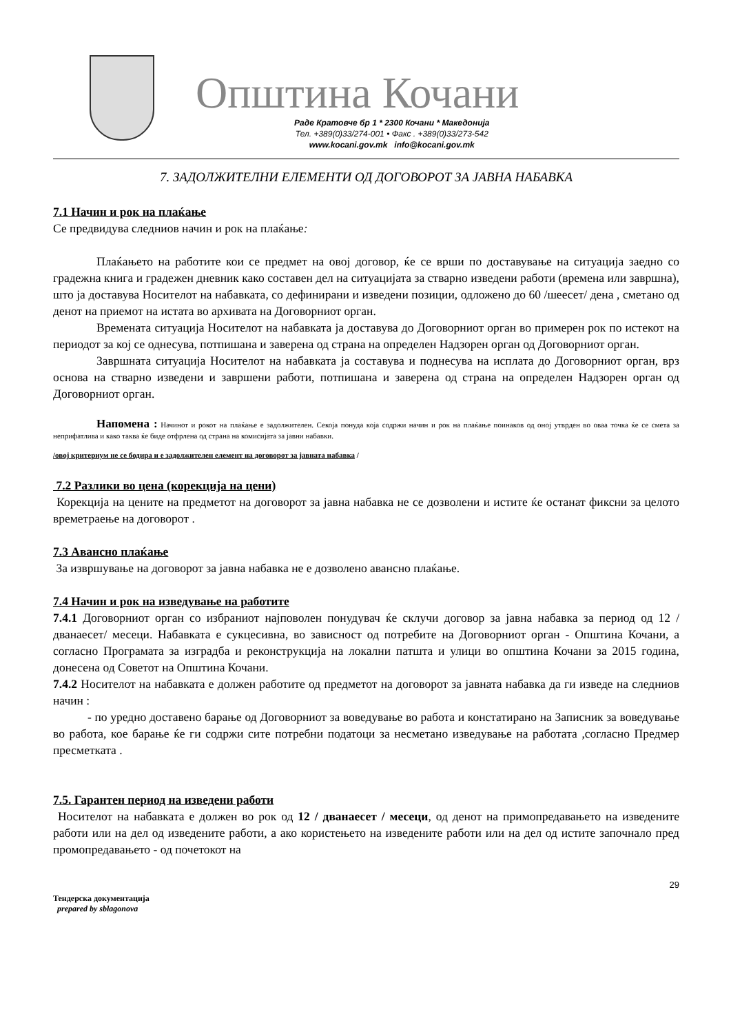Општина Кочани
Раде Кратовче бр 1 * 2300 Кочани * Македонија
Тел. +389(0)33/274-001 • Факс . +389(0)33/273-542
www.kocani.gov.mk info@kocani.gov.mk
7. ЗАДОЛЖИТЕЛНИ ЕЛЕМЕНТИ ОД ДОГОВОРОТ ЗА ЈАВНА НАБАВКА
7.1 Начин и рок на плаќање
Се предвидува следниов начин и рок на плаќање:
Плаќањето на работите кои се предмет на овој договор, ќе се врши по доставување на ситуација заедно со градежна книга и градежен дневник како составен дел на ситуацијата за стварно изведени работи (времена или завршна), што ја доставува Носителот на набавката, со дефинирани и изведени позиции, одложено до 60 /шеесет/ дена , сметано од денот на приемот на истата во архивата на Договорниот орган.
Времената ситуација Носителот на набавката ја доставува до Договорниот орган во примерен рок по истекот на периодот за кој се однесува, потпишана и заверена од страна на определен Надзорен орган од Договорниот орган.
Завршната ситуација Носителот на набавката ја составува и поднесува на исплата до Договорниот орган, врз основа на стварно изведени и завршени работи, потпишана и заверена од страна на определен Надзорен орган од Договорниот орган.
Напомена : Начинот и рокот на плаќање е задолжителен. Секоја понуда која содржи начин и рок на плаќање поинаков од оној утврден во оваа точка ќе се смета за неприфатлива и како таква ќе биде отфрлена од страна на комисијата за јавни набавки.
/овој критериум не се бодира и е задолжителен елемент на договорот за јавната набавка /
7.2 Разлики во цена (корекција на цени)
Корекција на цените на предметот на договорот за јавна набавка не се дозволени и истите ќе останат фиксни за целото времетраење на договорот .
7.3 Авансно плаќање
За извршување на договорот за јавна набавка не е дозволено авансно плаќање.
7.4 Начин и рок на изведување на работите
7.4.1 Договорниот орган со избраниот најповолен понудувач ќе склучи договор за јавна набавка за период од 12 /дванаесет/ месеци. Набавката е сукцесивна, во зависност од потребите на Договорниот орган - Општина Кочани, а согласно Програмата за изградба и реконструкција на локални патшта и улици во општина Кочани за 2015 година, донесена од Советот на Општина Кочани.
7.4.2 Носителот на набавката е должен работите од предметот на договорот за јавната набавка да ги изведе на следниов начин :
- по уредно доставено барање од Договорниот за воведување во работа и констатирано на Записник за воведување во работа, кое барање ќе ги содржи сите потребни податоци за несметано изведување на работата ,согласно Предмер пресметката .
7.5. Гарантен период на изведени работи
Носителот на набавката е должен во рок од 12 / дванаесет / месеци, од денот на примопредавањето на изведените работи или на дел од изведените работи, а ако користењето на изведените работи или на дел од истите започнало пред промопредавањето - од почетокот на
29
Тендерска документација
prepared by sblagonova